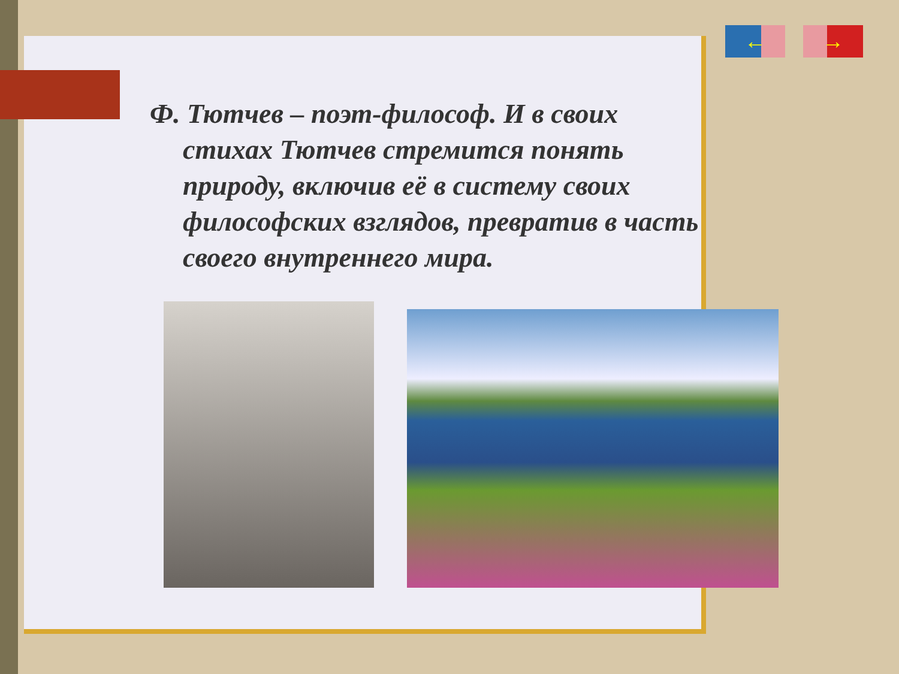← →
Ф. Тютчев – поэт-философ. И в своих стихах Тютчев стремится понять природу, включив её в систему своих философских взглядов, превратив в часть своего внутреннего мира.